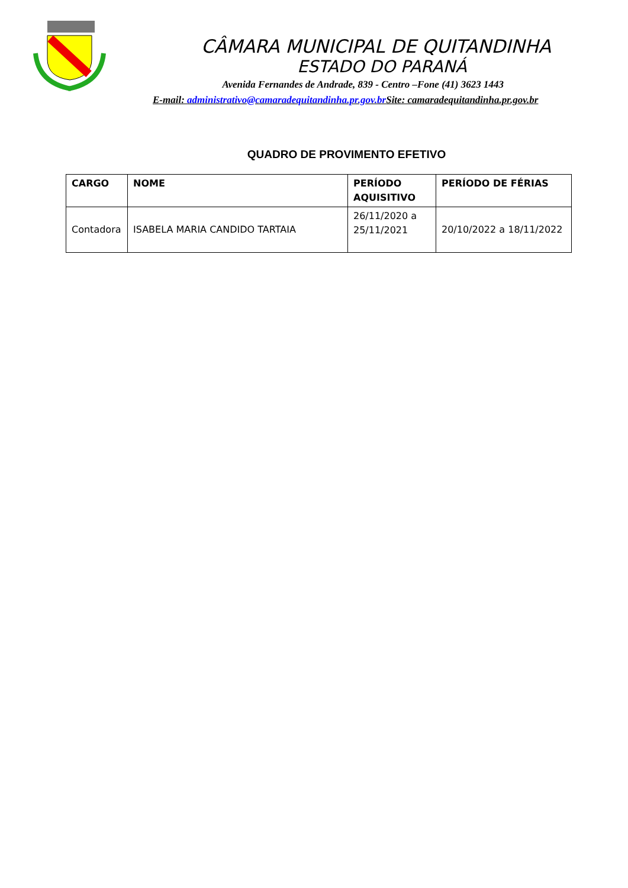CÂMARA MUNICIPAL DE QUITANDINHA
ESTADO DO PARANÁ
Avenida Fernandes de Andrade, 839 - Centro –Fone (41) 3623 1443
E-mail: administrativo@camaradequitandinha.pr.gov.br Site: camaradequitandinha.pr.gov.br
QUADRO DE PROVIMENTO EFETIVO
| CARGO | NOME | PERÍODO AQUISITIVO | PERÍODO DE FÉRIAS |
| --- | --- | --- | --- |
| Contadora | ISABELA MARIA CANDIDO TARTAIA | 26/11/2020 a 25/11/2021 | 20/10/2022 a 18/11/2022 |